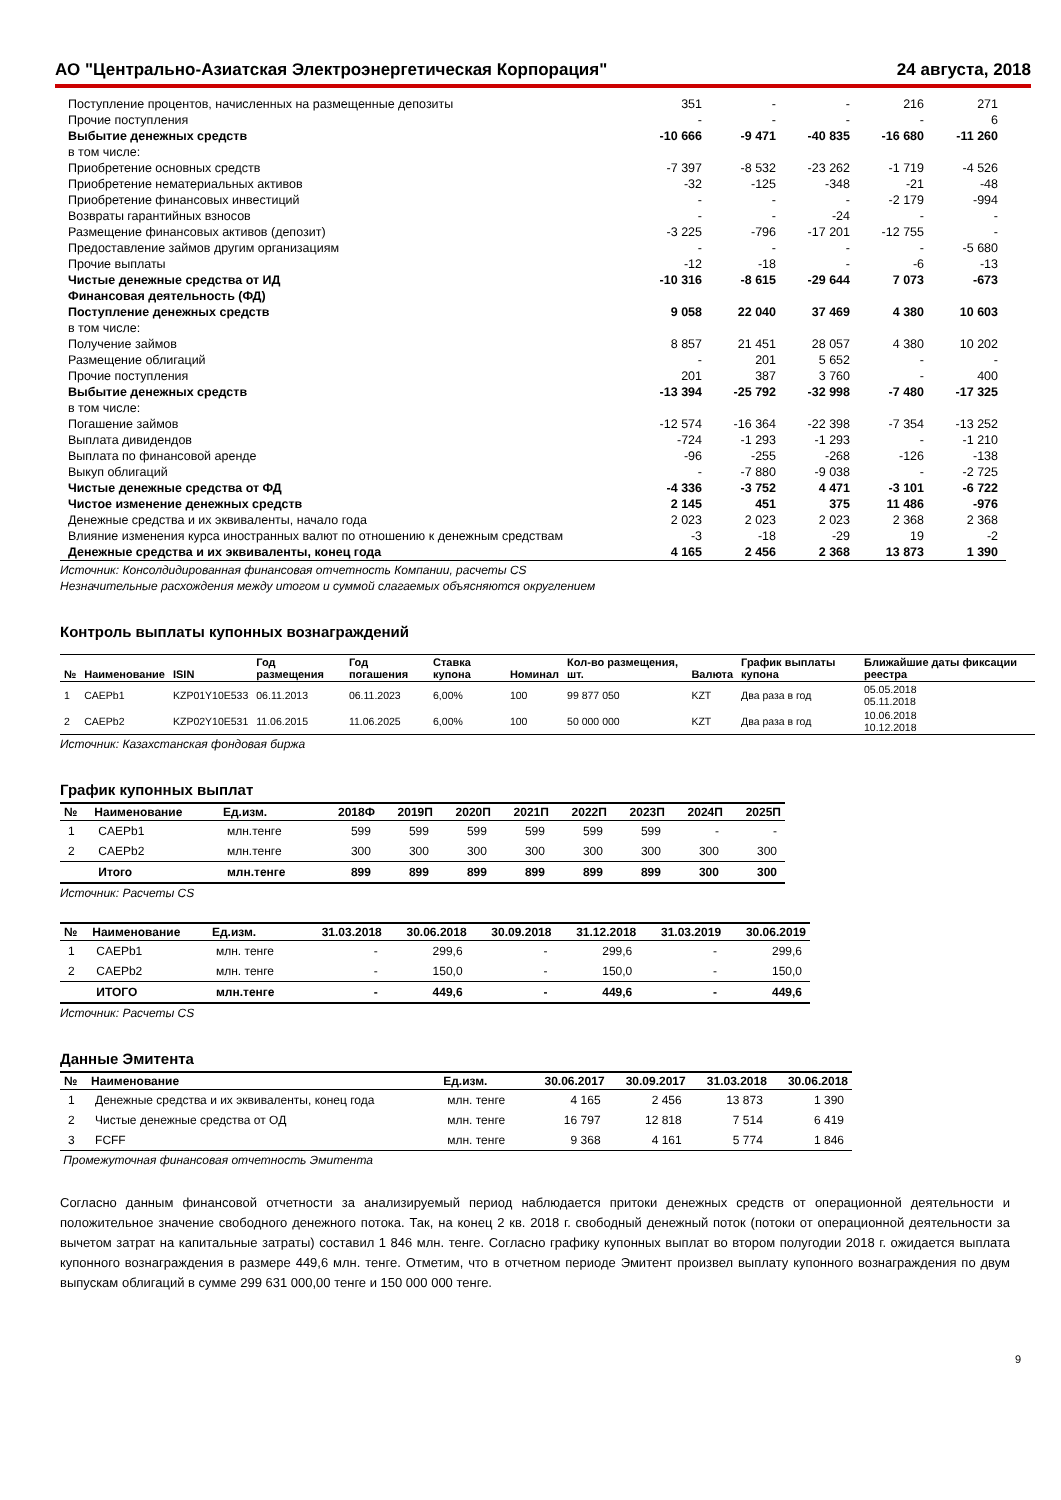АО "Центрально-Азиатская Электроэнергетическая Корпорация" 24 августа, 2018
| Поступление процентов, начисленных на размещенные депозиты | 351 | - | - | 216 | 271 |
| Прочие поступления | - | - | - | - | 6 |
| Выбытие денежных средств | -10 666 | -9 471 | -40 835 | -16 680 | -11 260 |
| в том числе: | | | | | |
| Приобретение основных средств | -7 397 | -8 532 | -23 262 | -1 719 | -4 526 |
| Приобретение нематериальных активов | -32 | -125 | -348 | -21 | -48 |
| Приобретение финансовых инвестиций | - | - | - | -2 179 | -994 |
| Возвраты гарантийных взносов | - | - | -24 | - | - |
| Размещение финансовых активов (депозит) | -3 225 | -796 | -17 201 | -12 755 | - |
| Предоставление займов другим организациям | - | - | - | - | -5 680 |
| Прочие выплаты | -12 | -18 | - | -6 | -13 |
| Чистые денежные средства от ИД | -10 316 | -8 615 | -29 644 | 7 073 | -673 |
| Финансовая деятельность (ФД) | | | | | |
| Поступление денежных средств | 9 058 | 22 040 | 37 469 | 4 380 | 10 603 |
| в том числе: | | | | | |
| Получение займов | 8 857 | 21 451 | 28 057 | 4 380 | 10 202 |
| Размещение облигаций | - | 201 | 5 652 | - | - |
| Прочие поступления | 201 | 387 | 3 760 | - | 400 |
| Выбытие денежных средств | -13 394 | -25 792 | -32 998 | -7 480 | -17 325 |
| в том числе: | | | | | |
| Погашение займов | -12 574 | -16 364 | -22 398 | -7 354 | -13 252 |
| Выплата дивидендов | -724 | -1 293 | -1 293 | - | -1 210 |
| Выплата по финансовой аренде | -96 | -255 | -268 | -126 | -138 |
| Выкуп облигаций | - | -7 880 | -9 038 | - | -2 725 |
| Чистые денежные средства от ФД | -4 336 | -3 752 | 4 471 | -3 101 | -6 722 |
| Чистое изменение денежных средств | 2 145 | 451 | 375 | 11 486 | -976 |
| Денежные средства и их эквиваленты, начало года | 2 023 | 2 023 | 2 023 | 2 368 | 2 368 |
| Влияние изменения курса иностранных валют по отношению к денежным средствам | -3 | -18 | -29 | 19 | -2 |
| Денежные средства и их эквиваленты, конец года | 4 165 | 2 456 | 2 368 | 13 873 | 1 390 |
Источник: Консолдидированная финансовая отчетность Компании, расчеты CS
Незначительные расхождения между итогом и суммой слагаемых объясняются округлением
Контроль выплаты купонных вознаграждений
| № | Наименование | ISIN | Год размещения | Год погашения | Ставка купона | Номинал | Кол-во размещения, шт. | Валюта | График выплаты купона | Ближайшие даты фиксации реестра |
| --- | --- | --- | --- | --- | --- | --- | --- | --- | --- | --- |
| 1 | CAEPb1 | KZP01Y10E533 | 06.11.2013 | 06.11.2023 | 6,00% | 100 | 99 877 050 | KZT | Два раза в год | 05.05.2018 05.11.2018 |
| 2 | CAEPb2 | KZP02Y10E531 | 11.06.2015 | 11.06.2025 | 6,00% | 100 | 50 000 000 | KZT | Два раза в год | 10.06.2018 10.12.2018 |
Источник: Казахстанская фондовая биржа
График купонных выплат
| № | Наименование | Ед.изм. | 2018Ф | 2019П | 2020П | 2021П | 2022П | 2023П | 2024П | 2025П |
| --- | --- | --- | --- | --- | --- | --- | --- | --- | --- | --- |
| 1 | CAEPb1 | млн.тенге | 599 | 599 | 599 | 599 | 599 | 599 | - | - |
| 2 | CAEPb2 | млн.тенге | 300 | 300 | 300 | 300 | 300 | 300 | 300 | 300 |
| | Итого | млн.тенге | 899 | 899 | 899 | 899 | 899 | 899 | 300 | 300 |
Источник: Расчеты CS
| № | Наименование | Ед.изм. | 31.03.2018 | 30.06.2018 | 30.09.2018 | 31.12.2018 | 31.03.2019 | 30.06.2019 |
| --- | --- | --- | --- | --- | --- | --- | --- | --- |
| 1 | CAEPb1 | млн. тенге | - | 299,6 | - | 299,6 | - | 299,6 |
| 2 | CAEPb2 | млн. тенге | - | 150,0 | - | 150,0 | - | 150,0 |
| | ИТОГО | млн.тенге | - | 449,6 | - | 449,6 | - | 449,6 |
Источник: Расчеты CS
Данные Эмитента
| № | Наименование | Ед.изм. | 30.06.2017 | 30.09.2017 | 31.03.2018 | 30.06.2018 |
| --- | --- | --- | --- | --- | --- | --- |
| 1 | Денежные средства и их эквиваленты, конец года | млн. тенге | 4 165 | 2 456 | 13 873 | 1 390 |
| 2 | Чистые денежные средства от ОД | млн. тенге | 16 797 | 12 818 | 7 514 | 6 419 |
| 3 | FCFF | млн. тенге | 9 368 | 4 161 | 5 774 | 1 846 |
Промежуточная финансовая отчетность Эмитента
Согласно данным финансовой отчетности за анализируемый период наблюдается притоки денежных средств от операционной деятельности и положительное значение свободного денежного потока. Так, на конец 2 кв. 2018 г. свободный денежный поток (потоки от операционной деятельности за вычетом затрат на капитальные затраты) составил 1 846 млн. тенге. Согласно графику купонных выплат во втором полугодии 2018 г. ожидается выплата купонного вознаграждения в размере 449,6 млн. тенге. Отметим, что в отчетном периоде Эмитент произвел выплату купонного вознаграждения по двум выпускам облигаций в сумме 299 631 000,00 тенге и 150 000 000 тенге.
9